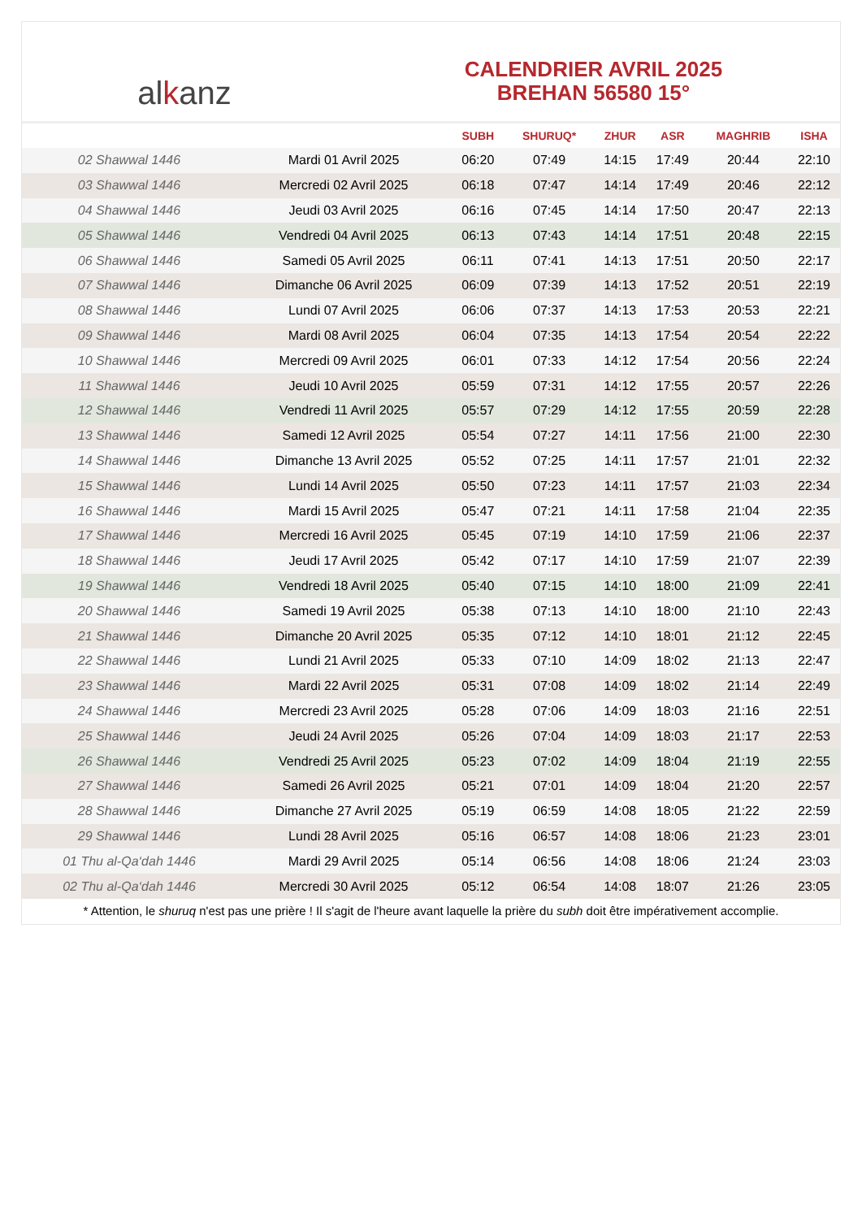al k anz
CALENDRIER AVRIL 2025
BREHAN 56580 15°
| | | SUBH | SHURUQ* | ZHUR | ASR | MAGHRIB | ISHA |
| --- | --- | --- | --- | --- | --- | --- | --- |
| 02 Shawwal 1446 | Mardi 01 Avril 2025 | 06:20 | 07:49 | 14:15 | 17:49 | 20:44 | 22:10 |
| 03 Shawwal 1446 | Mercredi 02 Avril 2025 | 06:18 | 07:47 | 14:14 | 17:49 | 20:46 | 22:12 |
| 04 Shawwal 1446 | Jeudi 03 Avril 2025 | 06:16 | 07:45 | 14:14 | 17:50 | 20:47 | 22:13 |
| 05 Shawwal 1446 | Vendredi 04 Avril 2025 | 06:13 | 07:43 | 14:14 | 17:51 | 20:48 | 22:15 |
| 06 Shawwal 1446 | Samedi 05 Avril 2025 | 06:11 | 07:41 | 14:13 | 17:51 | 20:50 | 22:17 |
| 07 Shawwal 1446 | Dimanche 06 Avril 2025 | 06:09 | 07:39 | 14:13 | 17:52 | 20:51 | 22:19 |
| 08 Shawwal 1446 | Lundi 07 Avril 2025 | 06:06 | 07:37 | 14:13 | 17:53 | 20:53 | 22:21 |
| 09 Shawwal 1446 | Mardi 08 Avril 2025 | 06:04 | 07:35 | 14:13 | 17:54 | 20:54 | 22:22 |
| 10 Shawwal 1446 | Mercredi 09 Avril 2025 | 06:01 | 07:33 | 14:12 | 17:54 | 20:56 | 22:24 |
| 11 Shawwal 1446 | Jeudi 10 Avril 2025 | 05:59 | 07:31 | 14:12 | 17:55 | 20:57 | 22:26 |
| 12 Shawwal 1446 | Vendredi 11 Avril 2025 | 05:57 | 07:29 | 14:12 | 17:55 | 20:59 | 22:28 |
| 13 Shawwal 1446 | Samedi 12 Avril 2025 | 05:54 | 07:27 | 14:11 | 17:56 | 21:00 | 22:30 |
| 14 Shawwal 1446 | Dimanche 13 Avril 2025 | 05:52 | 07:25 | 14:11 | 17:57 | 21:01 | 22:32 |
| 15 Shawwal 1446 | Lundi 14 Avril 2025 | 05:50 | 07:23 | 14:11 | 17:57 | 21:03 | 22:34 |
| 16 Shawwal 1446 | Mardi 15 Avril 2025 | 05:47 | 07:21 | 14:11 | 17:58 | 21:04 | 22:35 |
| 17 Shawwal 1446 | Mercredi 16 Avril 2025 | 05:45 | 07:19 | 14:10 | 17:59 | 21:06 | 22:37 |
| 18 Shawwal 1446 | Jeudi 17 Avril 2025 | 05:42 | 07:17 | 14:10 | 17:59 | 21:07 | 22:39 |
| 19 Shawwal 1446 | Vendredi 18 Avril 2025 | 05:40 | 07:15 | 14:10 | 18:00 | 21:09 | 22:41 |
| 20 Shawwal 1446 | Samedi 19 Avril 2025 | 05:38 | 07:13 | 14:10 | 18:00 | 21:10 | 22:43 |
| 21 Shawwal 1446 | Dimanche 20 Avril 2025 | 05:35 | 07:12 | 14:10 | 18:01 | 21:12 | 22:45 |
| 22 Shawwal 1446 | Lundi 21 Avril 2025 | 05:33 | 07:10 | 14:09 | 18:02 | 21:13 | 22:47 |
| 23 Shawwal 1446 | Mardi 22 Avril 2025 | 05:31 | 07:08 | 14:09 | 18:02 | 21:14 | 22:49 |
| 24 Shawwal 1446 | Mercredi 23 Avril 2025 | 05:28 | 07:06 | 14:09 | 18:03 | 21:16 | 22:51 |
| 25 Shawwal 1446 | Jeudi 24 Avril 2025 | 05:26 | 07:04 | 14:09 | 18:03 | 21:17 | 22:53 |
| 26 Shawwal 1446 | Vendredi 25 Avril 2025 | 05:23 | 07:02 | 14:09 | 18:04 | 21:19 | 22:55 |
| 27 Shawwal 1446 | Samedi 26 Avril 2025 | 05:21 | 07:01 | 14:09 | 18:04 | 21:20 | 22:57 |
| 28 Shawwal 1446 | Dimanche 27 Avril 2025 | 05:19 | 06:59 | 14:08 | 18:05 | 21:22 | 22:59 |
| 29 Shawwal 1446 | Lundi 28 Avril 2025 | 05:16 | 06:57 | 14:08 | 18:06 | 21:23 | 23:01 |
| 01 Thu al-Qa‘dah 1446 | Mardi 29 Avril 2025 | 05:14 | 06:56 | 14:08 | 18:06 | 21:24 | 23:03 |
| 02 Thu al-Qa‘dah 1446 | Mercredi 30 Avril 2025 | 05:12 | 06:54 | 14:08 | 18:07 | 21:26 | 23:05 |
* Attention, le shuruq n'est pas une prière ! Il s'agit de l'heure avant laquelle la prière du subh doit être impérativement accomplie.